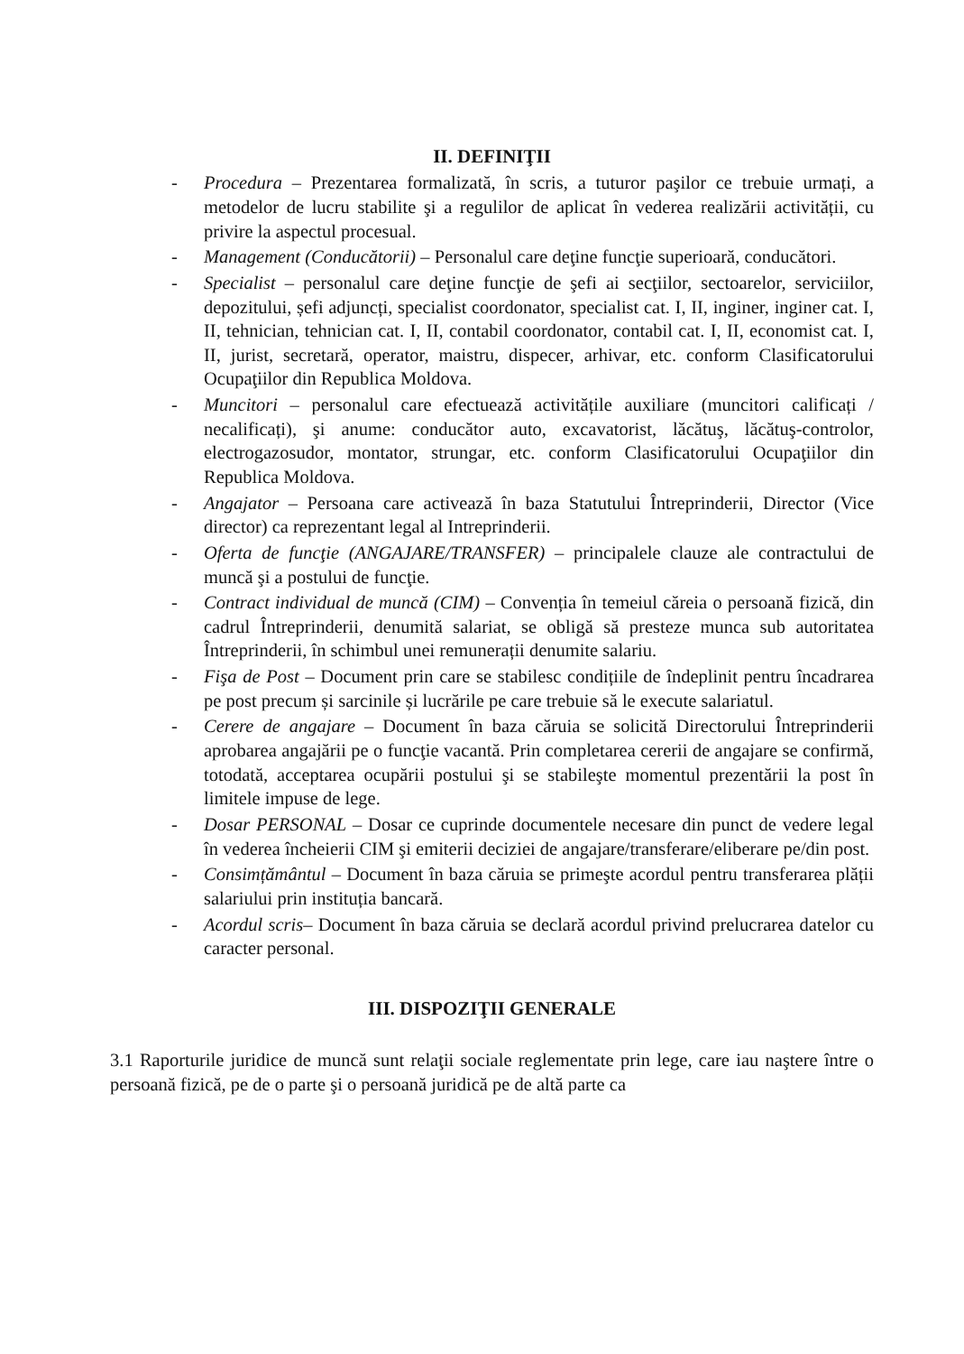II. DEFINIŢII
- Procedura – Prezentarea formalizată, în scris, a tuturor paşilor ce trebuie urmați, a metodelor de lucru stabilite şi a regulilor de aplicat în vederea realizării activității, cu privire la aspectul procesual.
- Management (Conducătorii) – Personalul care deţine funcţie superioară, conducători.
- Specialist – personalul care deţine funcţie de şefi ai secţiilor, sectoarelor, serviciilor, depozitului, șefi adjuncți, specialist coordonator, specialist cat. I, II, inginer, inginer cat. I, II, tehnician, tehnician cat. I, II, contabil coordonator, contabil cat. I, II, economist cat. I, II, jurist, secretară, operator, maistru, dispecer, arhivar, etc. conform Clasificatorului Ocupaţiilor din Republica Moldova.
- Muncitori – personalul care efectuează activitățile auxiliare (muncitori calificați / necalificați), şi anume: conducător auto, excavatorist, lăcătuş, lăcătuş-controlor, electrogazosudor, montator, strungar, etc. conform Clasificatorului Ocupaţiilor din Republica Moldova.
- Angajator – Persoana care activează în baza Statutului Întreprinderii, Director (Vice director) ca reprezentant legal al Intreprinderii.
- Oferta de funcţie (ANGAJARE/TRANSFER) – principalele clauze ale contractului de muncă şi a postului de funcţie.
- Contract individual de muncă (CIM) – Convenția în temeiul căreia o persoană fizică, din cadrul Întreprinderii, denumită salariat, se obligă să presteze munca sub autoritatea Întreprinderii, în schimbul unei remunerații denumite salariu.
- Fişa de Post – Document prin care se stabilesc condițiile de îndeplinit pentru încadrarea pe post precum și sarcinile și lucrările pe care trebuie să le execute salariatul.
- Cerere de angajare – Document în baza căruia se solicită Directorului Întreprinderii aprobarea angajării pe o funcţie vacantă. Prin completarea cererii de angajare se confirmă, totodată, acceptarea ocupării postului şi se stabileşte momentul prezentării la post în limitele impuse de lege.
- Dosar PERSONAL – Dosar ce cuprinde documentele necesare din punct de vedere legal în vederea încheierii CIM şi emiterii deciziei de angajare/transferare/eliberare pe/din post.
- Consimțământul – Document în baza căruia se primeşte acordul pentru transferarea plății salariului prin instituția bancară.
- Acordul scris– Document în baza căruia se declară acordul privind prelucrarea datelor cu caracter personal.
III. DISPOZIŢII GENERALE
3.1 Raporturile juridice de muncă sunt relaţii sociale reglementate prin lege, care iau naştere între o persoană fizică, pe de o parte şi o persoană juridică pe de altă parte ca